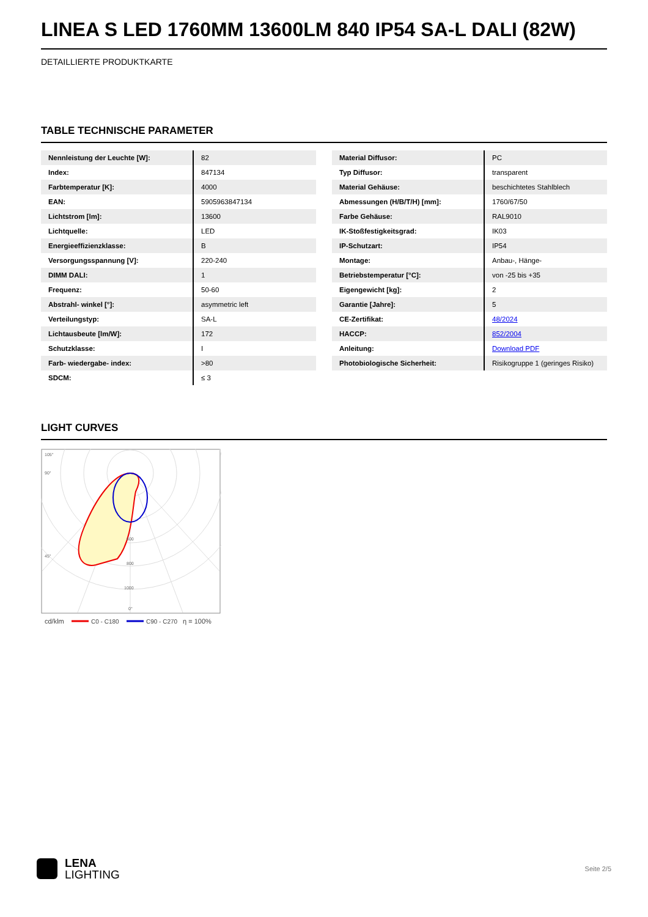LINEA S LED 1760MM 13600LM 840 IP54 SA-L DALI (82W)
DETAILLIERTE PRODUKTKARTE
TABLE TECHNISCHE PARAMETER
| Nennleistung der Leuchte [W]: | 82 |
| Index: | 847134 |
| Farbtemperatur [K]: | 4000 |
| EAN: | 5905963847134 |
| Lichtstrom [lm]: | 13600 |
| Lichtquelle: | LED |
| Energieeffizienzklasse: | B |
| Versorgungsspannung [V]: | 220-240 |
| DIMM DALI: | 1 |
| Frequenz: | 50-60 |
| Abstrahl- winkel [°]: | asymmetric left |
| Verteilungstyp: | SA-L |
| Lichtausbeute [lm/W]: | 172 |
| Schutzklasse: | I |
| Farb- wiedergabe- index: | >80 |
| SDCM: | ≤ 3 |
| Material Diffusor: | PC |
| Typ Diffusor: | transparent |
| Material Gehäuse: | beschichtetes Stahlblech |
| Abmessungen (H/B/T/H) [mm]: | 1760/67/50 |
| Farbe Gehäuse: | RAL9010 |
| IK-Stoßfestigkeitsgrad: | IK03 |
| IP-Schutzart: | IP54 |
| Montage: | Anbau-, Hänge- |
| Betriebstemperatur [°C]: | von -25 bis +35 |
| Eigengewicht [kg]: | 2 |
| Garantie [Jahre]: | 5 |
| CE-Zertifikat: | 48/2024 |
| HACCP: | 852/2004 |
| Anleitung: | Download PDF |
| Photobiologische Sicherheit: | Risikogruppe 1 (geringes Risiko) |
LIGHT CURVES
105°
90°
45°
600
800
1000
0°
cd/klm
C0 - C180
C90 - C270
η = 100%
LENA
LIGHTING
Seite 2/5